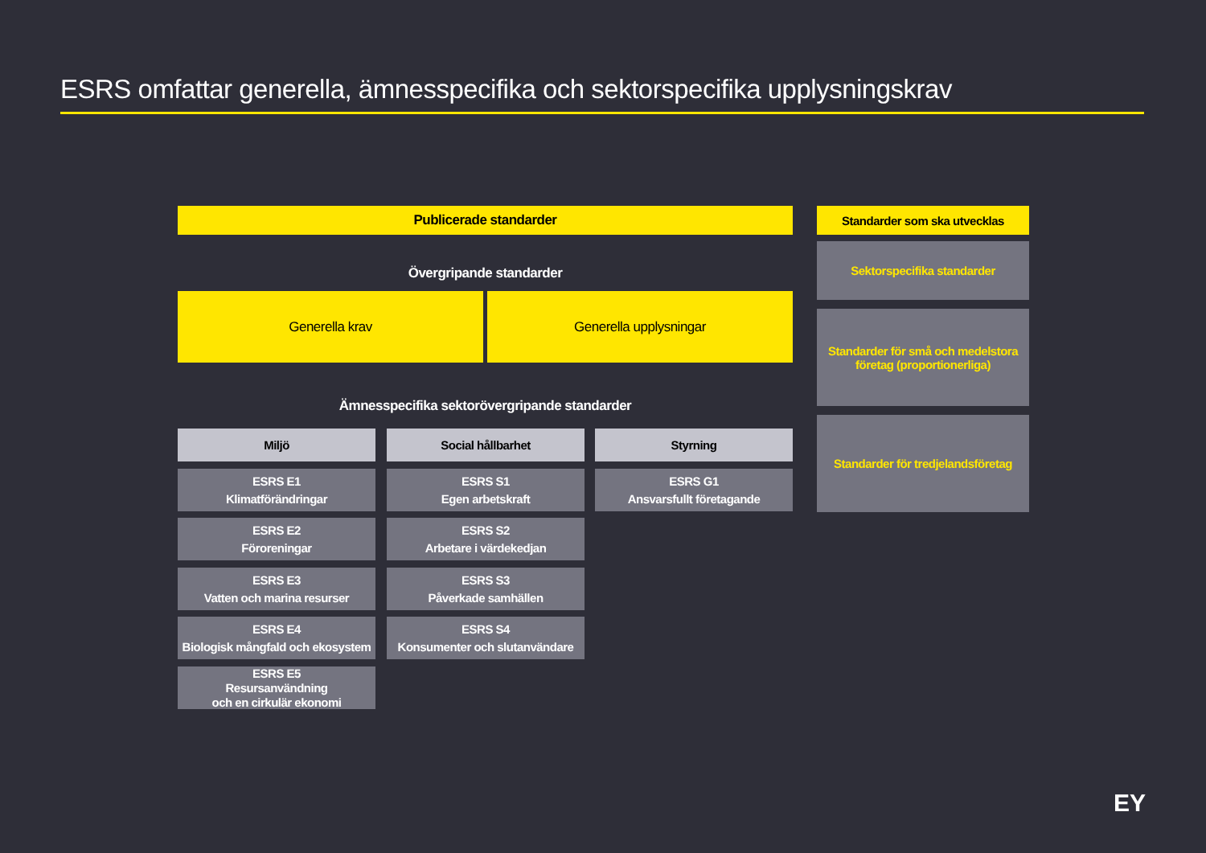ESRS omfattar generella, ämnesspecifika och sektorspecifika upplysningskrav
Publicerade standarder
Övergripande standarder
Generella krav Generella upplysningar
Ämnesspecifika sektorövergripande standarder
Miljö Social hållbarhet Styrning
ESRS E1
Klimatförändringar
ESRS E2
Föroreningar
ESRS E3
Vatten och marina resurser
ESRS E4
Biologisk mångfald och ekosystem
ESRS E5
Resursanvändning
och en cirkulär ekonomi
ESRS S1
Egen arbetskraft
ESRS S2
Arbetare i värdekedjan
ESRS S3
Påverkade samhällen
ESRS S4
Konsumenter och slutanvändare
ESRS G1
Ansvarsfullt företagande
Standarder som ska utvecklas
Sektorspecifika standarder
Standarder för små och medelstora företag (proportionerliga)
Standarder för tredjelandsföretag
EY